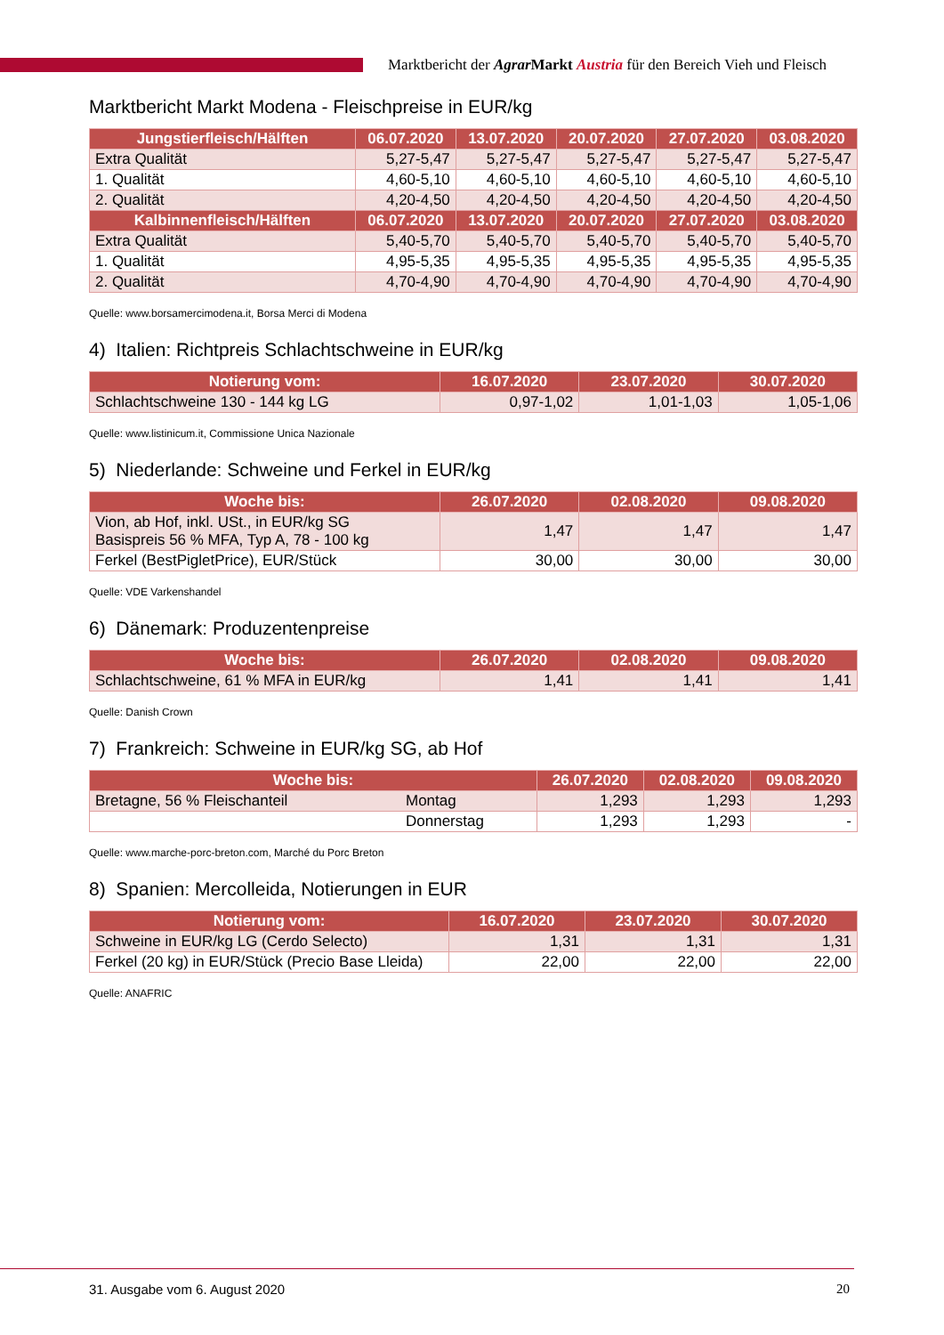Marktbericht der Agrar Markt Austria für den Bereich Vieh und Fleisch
Marktbericht Markt Modena - Fleischpreise in EUR/kg
| Jungstierfleisch/Hälften | 06.07.2020 | 13.07.2020 | 20.07.2020 | 27.07.2020 | 03.08.2020 |
| --- | --- | --- | --- | --- | --- |
| Extra Qualität | 5,27-5,47 | 5,27-5,47 | 5,27-5,47 | 5,27-5,47 | 5,27-5,47 |
| 1. Qualität | 4,60-5,10 | 4,60-5,10 | 4,60-5,10 | 4,60-5,10 | 4,60-5,10 |
| 2. Qualität | 4,20-4,50 | 4,20-4,50 | 4,20-4,50 | 4,20-4,50 | 4,20-4,50 |
| Kalbinnenfleisch/Hälften | 06.07.2020 | 13.07.2020 | 20.07.2020 | 27.07.2020 | 03.08.2020 |
| Extra Qualität | 5,40-5,70 | 5,40-5,70 | 5,40-5,70 | 5,40-5,70 | 5,40-5,70 |
| 1. Qualität | 4,95-5,35 | 4,95-5,35 | 4,95-5,35 | 4,95-5,35 | 4,95-5,35 |
| 2. Qualität | 4,70-4,90 | 4,70-4,90 | 4,70-4,90 | 4,70-4,90 | 4,70-4,90 |
Quelle: www.borsamercimodena.it, Borsa Merci di Modena
4) Italien: Richtpreis Schlachtschweine in EUR/kg
| Notierung vom: | 16.07.2020 | 23.07.2020 | 30.07.2020 |
| --- | --- | --- | --- |
| Schlachtschweine 130 - 144 kg LG | 0,97-1,02 | 1,01-1,03 | 1,05-1,06 |
Quelle: www.listinicum.it, Commissione Unica Nazionale
5) Niederlande: Schweine und Ferkel in EUR/kg
| Woche bis: | 26.07.2020 | 02.08.2020 | 09.08.2020 |
| --- | --- | --- | --- |
| Vion, ab Hof, inkl. USt., in EUR/kg SG Basispreis 56 % MFA, Typ A, 78 - 100 kg | 1,47 | 1,47 | 1,47 |
| Ferkel (BestPigletPrice), EUR/Stück | 30,00 | 30,00 | 30,00 |
Quelle: VDE Varkenshandel
6) Dänemark: Produzentenpreise
| Woche bis: | 26.07.2020 | 02.08.2020 | 09.08.2020 |
| --- | --- | --- | --- |
| Schlachtschweine, 61 % MFA in EUR/kg | 1,41 | 1,41 | 1,41 |
Quelle: Danish Crown
7) Frankreich: Schweine in EUR/kg SG, ab Hof
| Woche bis: | | 26.07.2020 | 02.08.2020 | 09.08.2020 |
| --- | --- | --- | --- | --- |
| Bretagne, 56 % Fleischanteil | Montag | 1,293 | 1,293 | 1,293 |
| | Donnerstag | 1,293 | 1,293 | - |
Quelle: www.marche-porc-breton.com, Marché du Porc Breton
8) Spanien: Mercolleida, Notierungen in EUR
| Notierung vom: | 16.07.2020 | 23.07.2020 | 30.07.2020 |
| --- | --- | --- | --- |
| Schweine in EUR/kg LG (Cerdo Selecto) | 1,31 | 1,31 | 1,31 |
| Ferkel (20 kg) in EUR/Stück (Precio Base Lleida) | 22,00 | 22,00 | 22,00 |
Quelle: ANAFRIC
31. Ausgabe vom 6. August 2020 20